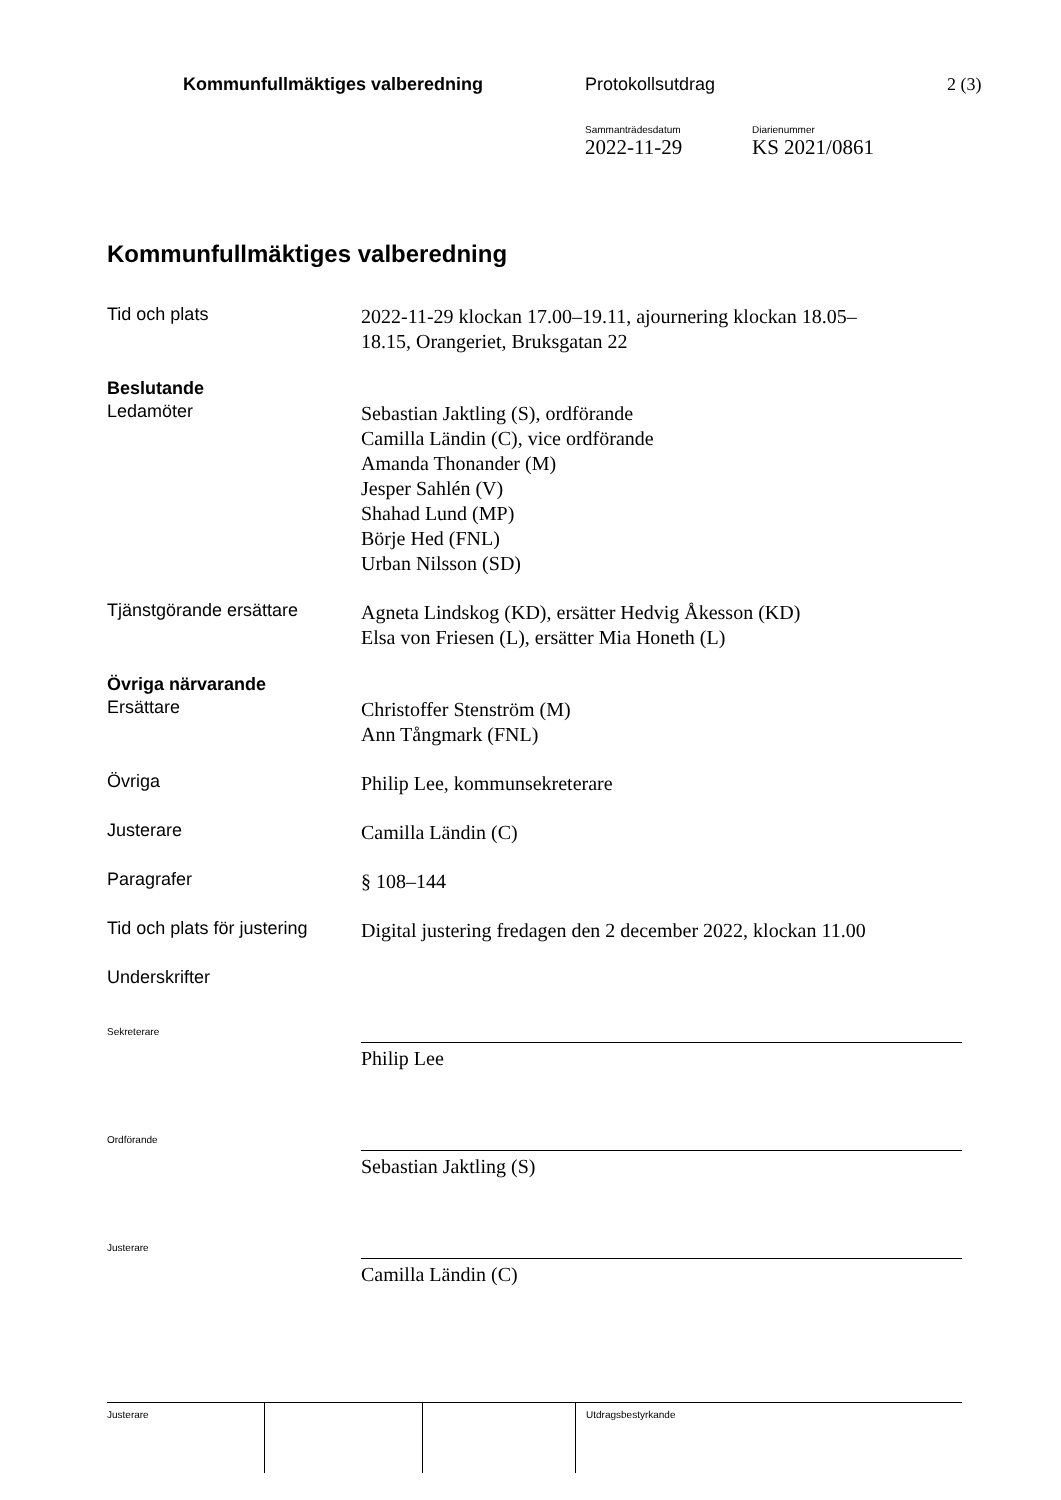Kommunfullmäktiges valberedning
Protokollsutdrag 2 (3)
Sammanträdesdatum
2022-11-29
Diarienummer
KS 2021/0861
Kommunfullmäktiges valberedning
Tid och plats
2022-11-29 klockan 17.00–19.11, ajournering klockan 18.05–
18.15, Orangeriet, Bruksgatan 22
Beslutande
Ledamöter
Sebastian Jaktling (S), ordförande
Camilla Ländin (C), vice ordförande
Amanda Thonander (M)
Jesper Sahlén (V)
Shahad Lund (MP)
Börje Hed (FNL)
Urban Nilsson (SD)
Tjänstgörande ersättare
Agneta Lindskog (KD), ersätter Hedvig Åkesson (KD)
Elsa von Friesen (L), ersätter Mia Honeth (L)
Övriga närvarande
Ersättare
Christoffer Stenström (M)
Ann Tångmark (FNL)
Övriga
Philip Lee, kommunsekreterare
Justerare
Camilla Ländin (C)
Paragrafer
§ 108–144
Tid och plats för justering
Digital justering fredagen den 2 december 2022, klockan 11.00
Underskrifter
Sekreterare
Philip Lee
Ordförande
Sebastian Jaktling (S)
Justerare
Camilla Ländin (C)
Justerare Utdragsbestyrkande